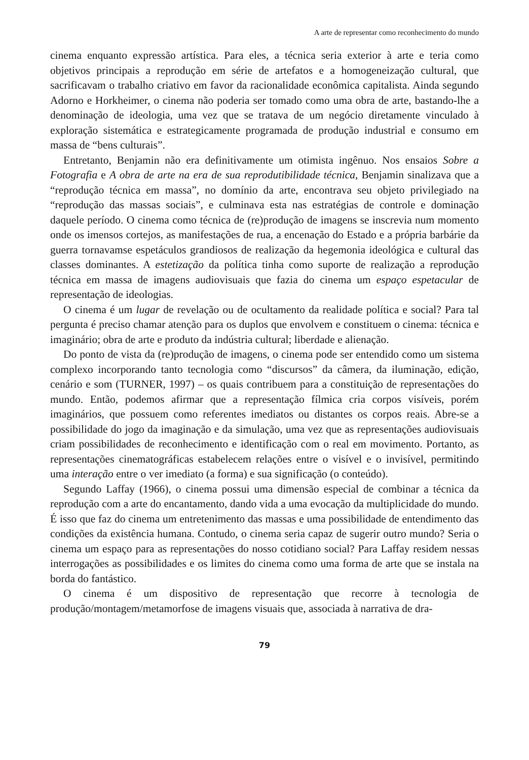A arte de representar como reconhecimento do mundo
cinema enquanto expressão artística. Para eles, a técnica seria exterior à arte e teria como objetivos principais a reprodução em série de artefatos e a homogeneização cultural, que sacrificavam o trabalho criativo em favor da racionalidade econômica capitalista. Ainda segundo Adorno e Horkheimer, o cinema não poderia ser tomado como uma obra de arte, bastando-lhe a denominação de ideologia, uma vez que se tratava de um negócio diretamente vinculado à exploração sistemática e estrategicamente programada de produção industrial e consumo em massa de “bens culturais”.
Entretanto, Benjamin não era definitivamente um otimista ingênuo. Nos ensaios Sobre a Fotografia e A obra de arte na era de sua reprodutibilidade técnica, Benjamin sinalizava que a “reprodução técnica em massa”, no domínio da arte, encontrava seu objeto privilegiado na “reprodução das massas sociais”, e culminava esta nas estratégias de controle e dominação daquele período. O cinema como técnica de (re)produção de imagens se inscrevia num momento onde os imensos cortejos, as manifestações de rua, a encenação do Estado e a própria barbárie da guerra tornavamse espetáculos grandiosos de realização da hegemonia ideológica e cultural das classes dominantes. A estetização da política tinha como suporte de realização a reprodução técnica em massa de imagens audiovisuais que fazia do cinema um espaço espetacular de representação de ideologias.
O cinema é um lugar de revelação ou de ocultamento da realidade política e social? Para tal pergunta é preciso chamar atenção para os duplos que envolvem e constituem o cinema: técnica e imaginário; obra de arte e produto da indústria cultural; liberdade e alienação.
Do ponto de vista da (re)produção de imagens, o cinema pode ser entendido como um sistema complexo incorporando tanto tecnologia como “discursos” da câmera, da iluminação, edição, cenário e som (TURNER, 1997) – os quais contribuem para a constituição de representações do mundo. Então, podemos afirmar que a representação fílmica cria corpos visíveis, porém imaginários, que possuem como referentes imediatos ou distantes os corpos reais. Abre-se a possibilidade do jogo da imaginação e da simulação, uma vez que as representações audiovisuais criam possibilidades de reconhecimento e identificação com o real em movimento. Portanto, as representações cinematográficas estabelecem relações entre o visível e o invisível, permitindo uma interação entre o ver imediato (a forma) e sua significação (o conteúdo).
Segundo Laffay (1966), o cinema possui uma dimensão especial de combinar a técnica da reprodução com a arte do encantamento, dando vida a uma evocação da multiplicidade do mundo. É isso que faz do cinema um entretenimento das massas e uma possibilidade de entendimento das condições da existência humana. Contudo, o cinema seria capaz de sugerir outro mundo? Seria o cinema um espaço para as representações do nosso cotidiano social? Para Laffay residem nessas interrogações as possibilidades e os limites do cinema como uma forma de arte que se instala na borda do fantástico.
O cinema é um dispositivo de representação que recorre à tecnologia de produção/montagem/metamorfose de imagens visuais que, associada à narrativa de dra-
79